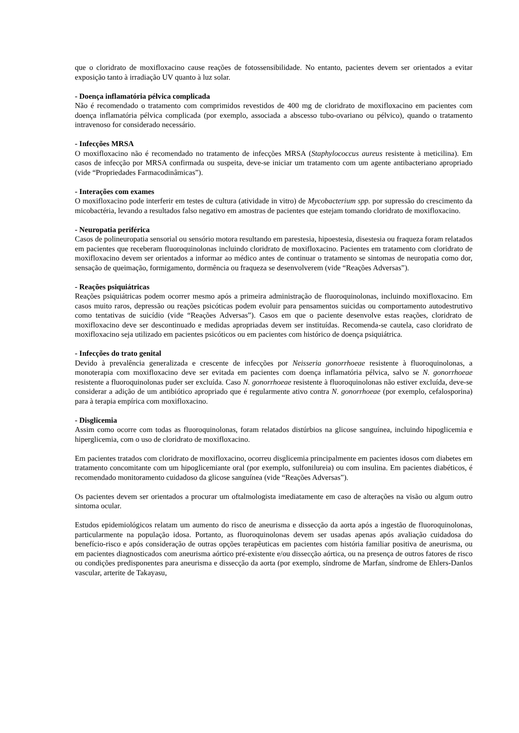que o cloridrato de moxifloxacino cause reações de fotossensibilidade. No entanto, pacientes devem ser orientados a evitar exposição tanto à irradiação UV quanto à luz solar.
- Doença inflamatória pélvica complicada
Não é recomendado o tratamento com comprimidos revestidos de 400 mg de cloridrato de moxifloxacino em pacientes com doença inflamatória pélvica complicada (por exemplo, associada a abscesso tubo-ovariano ou pélvico), quando o tratamento intravenoso for considerado necessário.
- Infecções MRSA
O moxifloxacino não é recomendado no tratamento de infecções MRSA (Staphylococcus aureus resistente à meticilina). Em casos de infecção por MRSA confirmada ou suspeita, deve-se iniciar um tratamento com um agente antibacteriano apropriado (vide “Propriedades Farmacodinâmicas”).
- Interações com exames
O moxifloxacino pode interferir em testes de cultura (atividade in vitro) de Mycobacterium spp. por supressão do crescimento da micobactéria, levando a resultados falso negativo em amostras de pacientes que estejam tomando cloridrato de moxifloxacino.
- Neuropatia periférica
Casos de polineuropatia sensorial ou sensório motora resultando em parestesia, hipoestesia, disestesia ou fraqueza foram relatados em pacientes que receberam fluoroquinolonas incluindo cloridrato de moxifloxacino. Pacientes em tratamento com cloridrato de moxifloxacino devem ser orientados a informar ao médico antes de continuar o tratamento se sintomas de neuropatia como dor, sensação de queimação, formigamento, dormência ou fraqueza se desenvolverem (vide “Reações Adversas”).
- Reações psiquiátricas
Reações psiquiátricas podem ocorrer mesmo após a primeira administração de fluoroquinolonas, incluindo moxifloxacino. Em casos muito raros, depressão ou reações psicóticas podem evoluir para pensamentos suicidas ou comportamento autodestrutivo como tentativas de suicídio (vide “Reações Adversas”). Casos em que o paciente desenvolve estas reações, cloridrato de moxifloxacino deve ser descontinuado e medidas apropriadas devem ser instituídas. Recomenda-se cautela, caso cloridrato de moxifloxacino seja utilizado em pacientes psicóticos ou em pacientes com histórico de doença psiquiátrica.
- Infecções do trato genital
Devido à prevalência generalizada e crescente de infecções por Neisseria gonorrhoeae resistente à fluoroquinolonas, a monoterapia com moxifloxacino deve ser evitada em pacientes com doença inflamatória pélvica, salvo se N. gonorrhoeae resistente a fluoroquinolonas puder ser excluída. Caso N. gonorrhoeae resistente à fluoroquinolonas não estiver excluída, deve-se considerar a adição de um antibiótico apropriado que é regularmente ativo contra N. gonorrhoeae (por exemplo, cefalosporina) para à terapia empírica com moxifloxacino.
- Disglicemia
Assim como ocorre com todas as fluoroquinolonas, foram relatados distúrbios na glicose sanguínea, incluindo hipoglicemia e hiperglicemia, com o uso de cloridrato de moxifloxacino.
Em pacientes tratados com cloridrato de moxifloxacino, ocorreu disglicemia principalmente em pacientes idosos com diabetes em tratamento concomitante com um hipoglicemiante oral (por exemplo, sulfonilureia) ou com insulina. Em pacientes diabéticos, é recomendado monitoramento cuidadoso da glicose sanguínea (vide “Reações Adversas”).
Os pacientes devem ser orientados a procurar um oftalmologista imediatamente em caso de alterações na visão ou algum outro sintoma ocular.
Estudos epidemiológicos relatam um aumento do risco de aneurisma e dissecção da aorta após a ingestão de fluoroquinolonas, particularmente na população idosa. Portanto, as fluoroquinolonas devem ser usadas apenas após avaliação cuidadosa do benefício-risco e após consideração de outras opções terapêuticas em pacientes com história familiar positiva de aneurisma, ou em pacientes diagnosticados com aneurisma aórtico pré-existente e/ou dissecção aórtica, ou na presença de outros fatores de risco ou condições predisponentes para aneurisma e dissecção da aorta (por exemplo, síndrome de Marfan, síndrome de Ehlers-Danlos vascular, arterite de Takayasu,